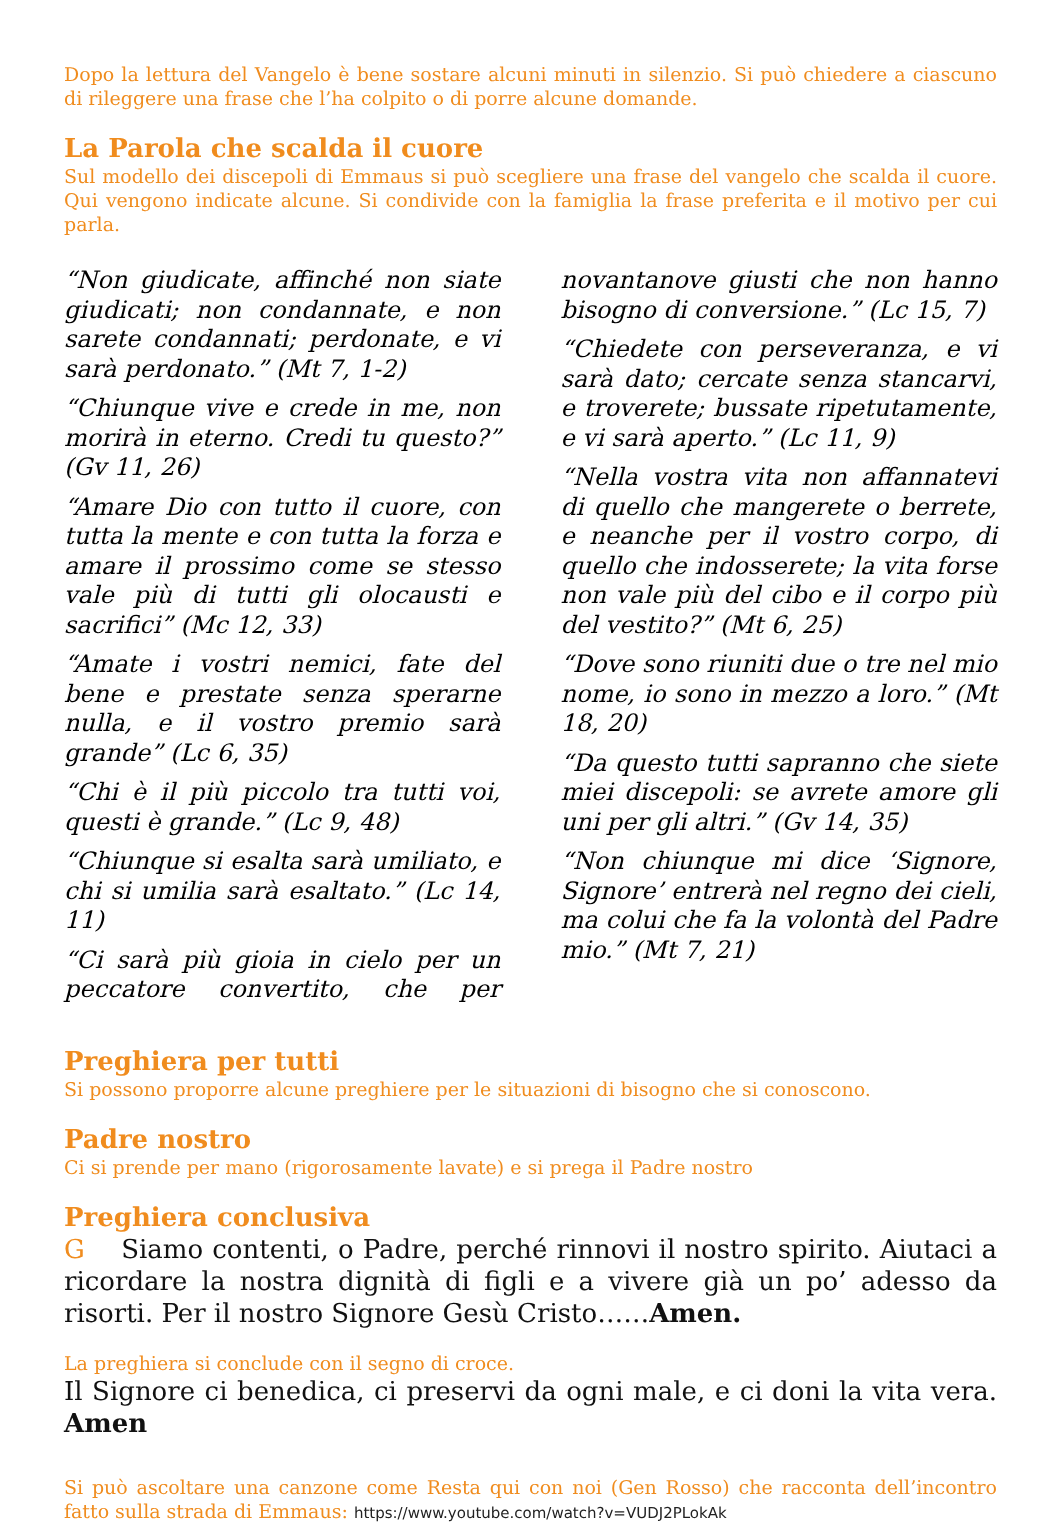Dopo la lettura del Vangelo è bene sostare alcuni minuti in silenzio. Si può chiedere a ciascuno di rileggere una frase che l’ha colpito o di porre alcune domande.
La Parola che scalda il cuore
Sul modello dei discepoli di Emmaus si può scegliere una frase del vangelo che scalda il cuore. Qui vengono indicate alcune. Si condivide con la famiglia la frase preferita e il motivo per cui parla.
“Non giudicate, affinché non siate giudicati; non condannate, e non sarete condannati; perdonate, e vi sarà perdonato.” (Mt 7, 1-2)
“Chiunque vive e crede in me, non morirà in eterno. Credi tu questo?” (Gv 11, 26)
“Amare Dio con tutto il cuore, con tutta la mente e con tutta la forza e amare il prossimo come se stesso vale più di tutti gli olocausti e sacrifici” (Mc 12, 33)
“Amate i vostri nemici, fate del bene e prestate senza sperarne nulla, e il vostro premio sarà grande” (Lc 6, 35)
“Chi è il più piccolo tra tutti voi, questi è grande.” (Lc 9, 48)
“Chiunque si esalta sarà umiliato, e chi si umilia sarà esaltato.” (Lc 14, 11)
“Ci sarà più gioia in cielo per un peccatore convertito, che per novantanove giusti che non hanno bisogno di conversione.” (Lc 15, 7)
“Chiedete con perseveranza, e vi sarà dato; cercate senza stancarvi, e troverete; bussate ripetutamente, e vi sarà aperto.” (Lc 11, 9)
“Nella vostra vita non affannatevi di quello che mangerete o berrete, e neanche per il vostro corpo, di quello che indosserete; la vita forse non vale più del cibo e il corpo più del vestito?” (Mt 6, 25)
“Dove sono riuniti due o tre nel mio nome, io sono in mezzo a loro.” (Mt 18, 20)
“Da questo tutti sapranno che siete miei discepoli: se avrete amore gli uni per gli altri.” (Gv 14, 35)
“Non chiunque mi dice ‘Signore, Signore’ entrerà nel regno dei cieli, ma colui che fa la volontà del Padre mio.” (Mt 7, 21)
Preghiera per tutti
Si possono proporre alcune preghiere per le situazioni di bisogno che si conoscono.
Padre nostro
Ci si prende per mano (rigorosamente lavate) e si prega il Padre nostro
Preghiera conclusiva
G Siamo contenti, o Padre, perché rinnovi il nostro spirito. Aiutaci a ricordare la nostra dignità di figli e a vivere già un po’ adesso da risorti. Per il nostro Signore Gesù Cristo……Amen.
La preghiera si conclude con il segno di croce.
Il Signore ci benedica, ci preservi da ogni male, e ci doni la vita vera. Amen
Si può ascoltare una canzone come Resta qui con noi (Gen Rosso) che racconta dell’incontro fatto sulla strada di Emmaus: https://www.youtube.com/watch?v=VUDJ2PLokAk